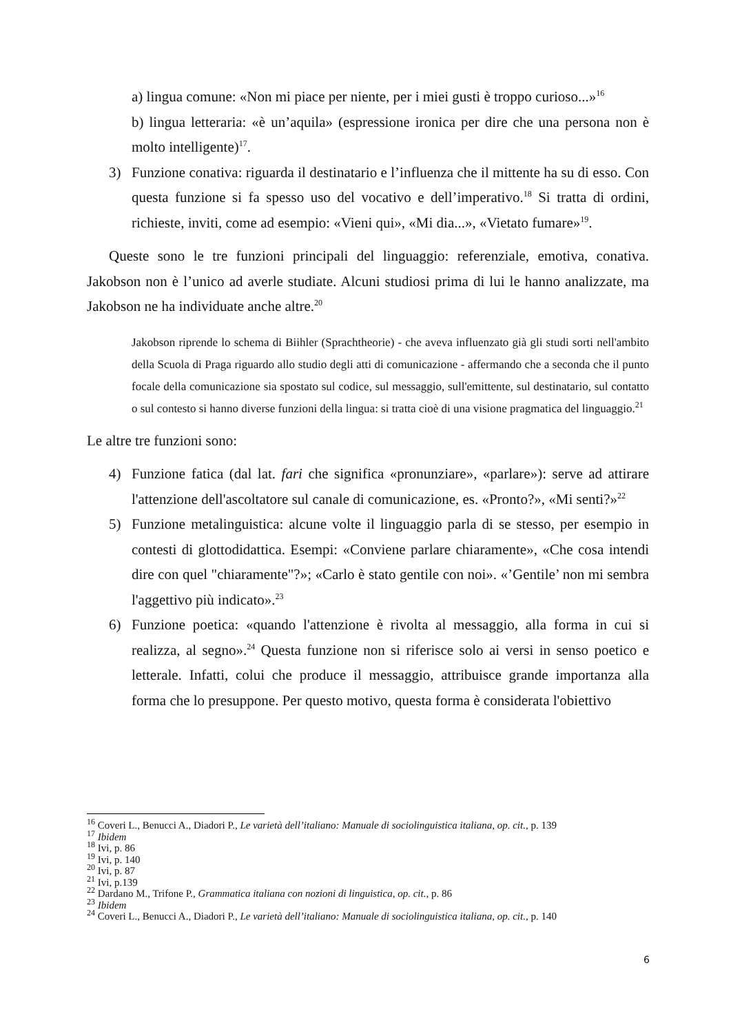a) lingua comune: «Non mi piace per niente, per i miei gusti è troppo curioso...»<sup>16</sup>
b) lingua letteraria: «è un’aquila» (espressione ironica per dire che una persona non è molto intelligente)<sup>17</sup>.
3) Funzione conativa: riguarda il destinatario e l’influenza che il mittente ha su di esso. Con questa funzione si fa spesso uso del vocativo e dell’imperativo.<sup>18</sup> Si tratta di ordini, richieste, inviti, come ad esempio: «Vieni qui», «Mi dia...», «Vietato fumare»<sup>19</sup>.
Queste sono le tre funzioni principali del linguaggio: referenziale, emotiva, conativa. Jakobson non è l’unico ad averle studiate. Alcuni studiosi prima di lui le hanno analizzate, ma Jakobson ne ha individuate anche altre.<sup>20</sup>
Jakobson riprende lo schema di Biihler (Sprachtheorie) - che aveva influenzato già gli studi sorti nell'ambito della Scuola di Praga riguardo allo studio degli atti di comunicazione - affermando che a seconda che il punto focale della comunicazione sia spostato sul codice, sul messaggio, sull'emittente, sul destinatario, sul contatto o sul contesto si hanno diverse funzioni della lingua: si tratta cioè di una visione pragmatica del linguaggio.<sup>21</sup>
Le altre tre funzioni sono:
4) Funzione fatica (dal lat. fari che significa «pronunziare», «parlare»): serve ad attirare l'attenzione dell'ascoltatore sul canale di comunicazione, es. «Pronto?», «Mi senti?»<sup>22</sup>
5) Funzione metalinguistica: alcune volte il linguaggio parla di se stesso, per esempio in contesti di glottodidattica. Esempi: «Conviene parlare chiaramente», «Che cosa intendi dire con quel "chiaramente"?»; «Carlo è stato gentile con noi». «’Gentile’ non mi sembra l'aggettivo più indicato».<sup>23</sup>
6) Funzione poetica: «quando l'attenzione è rivolta al messaggio, alla forma in cui si realizza, al segno».<sup>24</sup> Questa funzione non si riferisce solo ai versi in senso poetico e letterale. Infatti, colui che produce il messaggio, attribuisce grande importanza alla forma che lo presuppone. Per questo motivo, questa forma è considerata l'obiettivo
<sup>16</sup> Coveri L., Benucci A., Diadori P., Le varietà dell’italiano: Manuale di sociolinguistica italiana, op. cit., p. 139
<sup>17</sup> Ibidem
<sup>18</sup> Ivi, p. 86
<sup>19</sup> Ivi, p. 140
<sup>20</sup> Ivi, p. 87
<sup>21</sup> Ivi, p.139
<sup>22</sup> Dardano M., Trifone P., Grammatica italiana con nozioni di linguistica, op. cit., p. 86
<sup>23</sup> Ibidem
<sup>24</sup> Coveri L., Benucci A., Diadori P., Le varietà dell’italiano: Manuale di sociolinguistica italiana, op. cit., p. 140
6